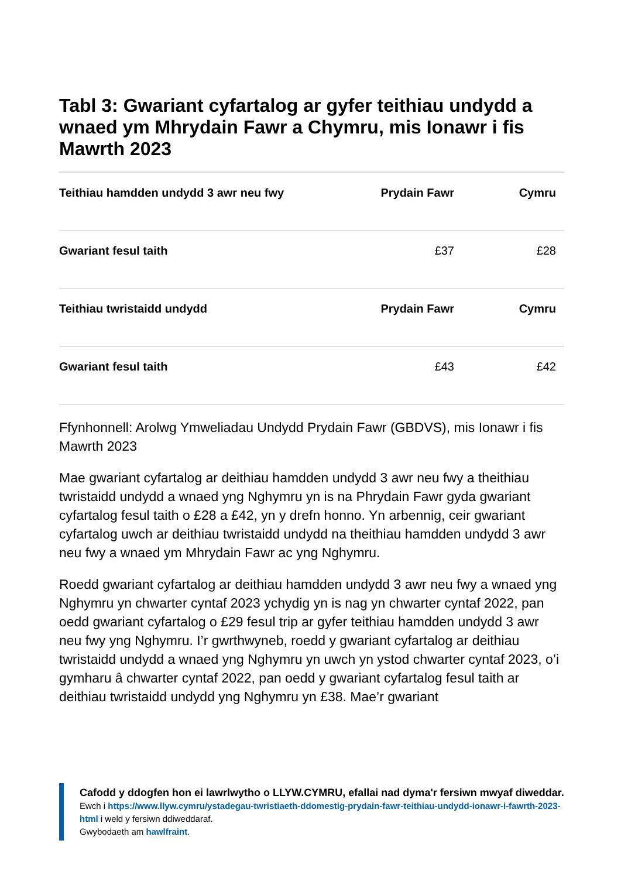Tabl 3: Gwariant cyfartalog ar gyfer teithiau undydd a wnaed ym Mhrydain Fawr a Chymru, mis Ionawr i fis Mawrth 2023
| Teithiau hamdden undydd 3 awr neu fwy | Prydain Fawr | Cymru |
| --- | --- | --- |
| Gwariant fesul taith | £37 | £28 |
| Teithiau twristaidd undydd | Prydain Fawr | Cymru |
| Gwariant fesul taith | £43 | £42 |
Ffynhonnell: Arolwg Ymweliadau Undydd Prydain Fawr (GBDVS), mis Ionawr i fis Mawrth 2023
Mae gwariant cyfartalog ar deithiau hamdden undydd 3 awr neu fwy a theithiau twristaidd undydd a wnaed yng Nghymru yn is na Phrydain Fawr gyda gwariant cyfartalog fesul taith o £28 a £42, yn y drefn honno. Yn arbennig, ceir gwariant cyfartalog uwch ar deithiau twristaidd undydd na theithiau hamdden undydd 3 awr neu fwy a wnaed ym Mhrydain Fawr ac yng Nghymru.
Roedd gwariant cyfartalog ar deithiau hamdden undydd 3 awr neu fwy a wnaed yng Nghymru yn chwarter cyntaf 2023 ychydig yn is nag yn chwarter cyntaf 2022, pan oedd gwariant cyfartalog o £29 fesul trip ar gyfer teithiau hamdden undydd 3 awr neu fwy yng Nghymru. I’r gwrthwyneb, roedd y gwariant cyfartalog ar deithiau twristaidd undydd a wnaed yng Nghymru yn uwch yn ystod chwarter cyntaf 2023, o’i gymharu â chwarter cyntaf 2022, pan oedd y gwariant cyfartalog fesul taith ar deithiau twristaidd undydd yng Nghymru yn £38. Mae’r gwariant
Cafodd y ddogfen hon ei lawrlwytho o LLYW.CYMRU, efallai nad dyma'r fersiwn mwyaf diweddar.
Ewch i https://www.llyw.cymru/ystadegau-twristiaeth-ddomestig-prydain-fawr-teithiau-undydd-ionawr-i-fawrth-2023-html i weld y fersiwn ddiweddaraf.
Gwybodaeth am hawlfraint.